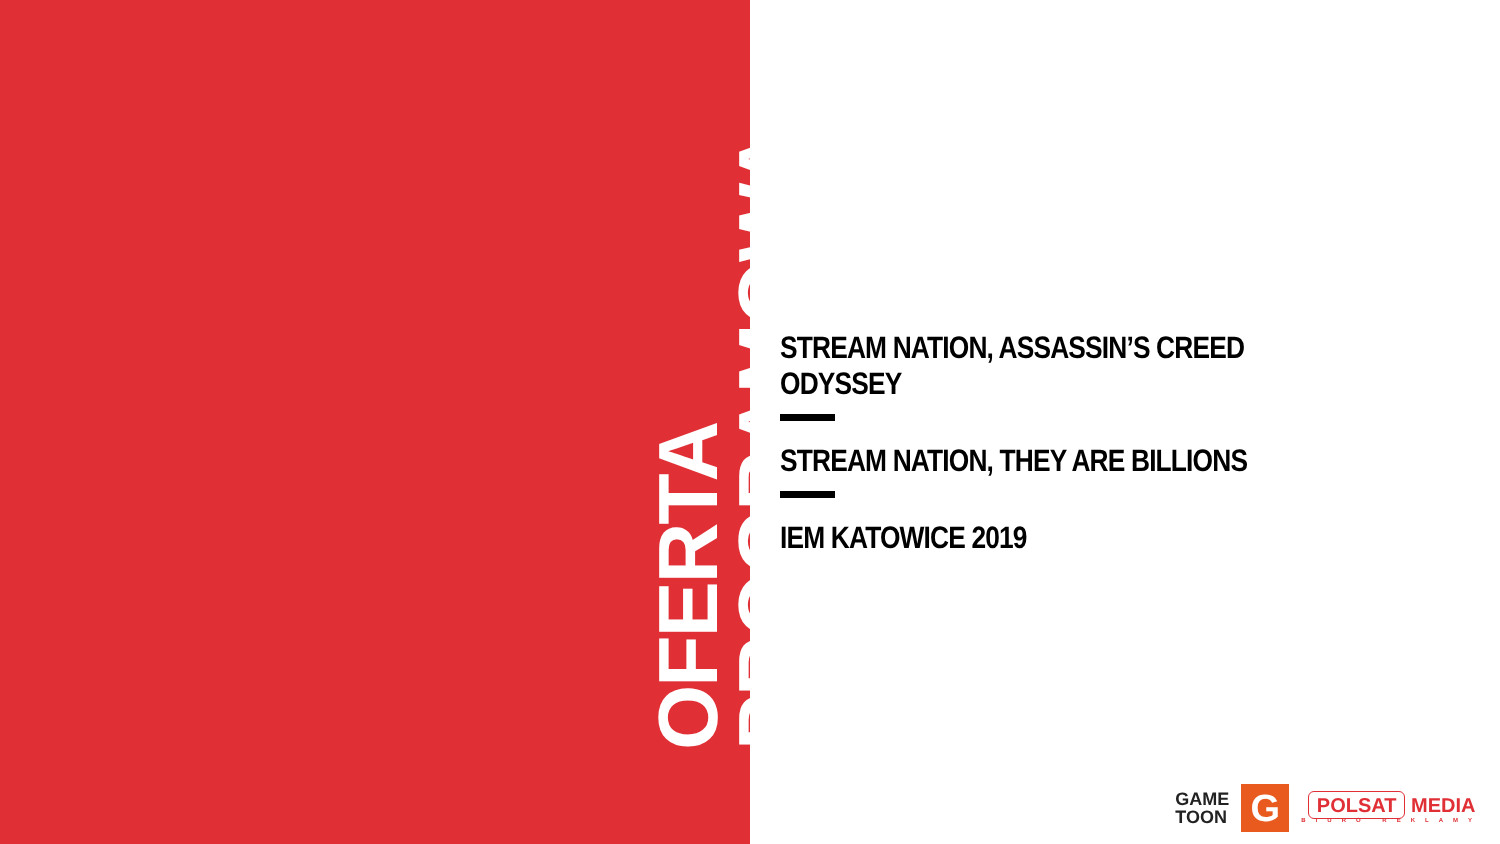OFERTA PROGRAMOWA
STREAM NATION, ASSASSIN’S CREED ODYSSEY
STREAM NATION, THEY ARE BILLIONS
IEM KATOWICE 2019
GAME
TOON
G
POLSAT MEDIA
BIURO REKLAMY